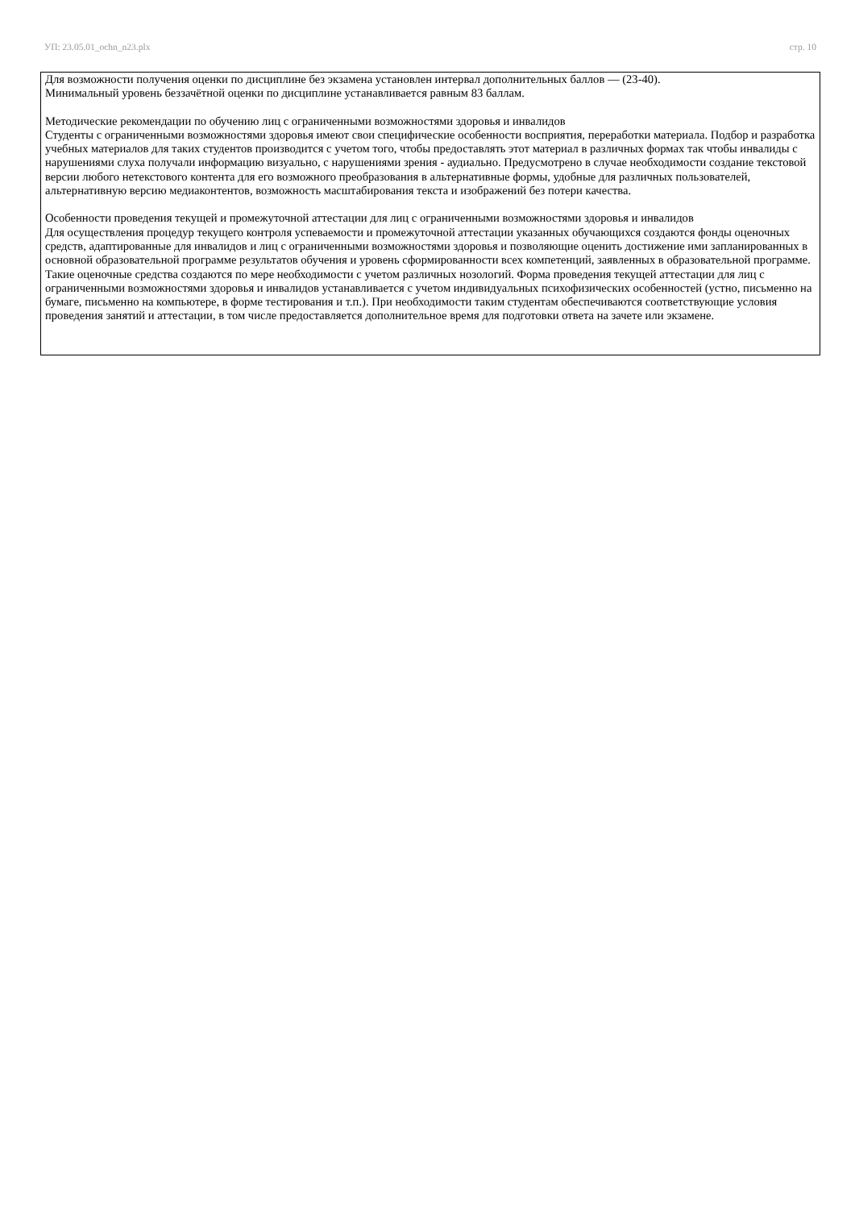УП: 23.05.01_ochn_n23.plx стр. 10
Для возможности получения оценки по дисциплине без экзамена установлен интервал дополнительных баллов — (23-40).
Минимальный уровень беззачётной оценки по дисциплине устанавливается равным 83 баллам.
Методические рекомендации по обучению лиц с ограниченными возможностями здоровья и инвалидов
Студенты с ограниченными возможностями здоровья имеют свои специфические особенности восприятия, переработки материала. Подбор и разработка учебных материалов для таких студентов производится с учетом того, чтобы предоставлять этот материал в различных формах так чтобы инвалиды с нарушениями слуха получали информацию визуально, с нарушениями зрения - аудиально. Предусмотрено в случае необходимости создание текстовой версии любого нетекстового контента для его возможного преобразования в альтернативные формы, удобные для различных пользователей, альтернативную версию медиаконтентов, возможность масштабирования текста и изображений без потери качества.
Особенности проведения текущей и промежуточной аттестации для лиц с ограниченными возможностями здоровья и инвалидов
Для осуществления процедур текущего контроля успеваемости и промежуточной аттестации указанных обучающихся создаются фонды оценочных средств, адаптированные для инвалидов и лиц с ограниченными возможностями здоровья и позволяющие оценить достижение ими запланированных в основной образовательной программе результатов обучения и уровень сформированности всех компетенций, заявленных в образовательной программе. Такие оценочные средства создаются по мере необходимости с учетом различных нозологий. Форма проведения текущей аттестации для лиц с ограниченными возможностями здоровья и инвалидов устанавливается с учетом индивидуальных психофизических особенностей (устно, письменно на бумаге, письменно на компьютере, в форме тестирования и т.п.). При необходимости таким студентам обеспечиваются соответствующие условия проведения занятий и аттестации, в том числе предоставляется дополнительное время для подготовки ответа на зачете или экзамене.